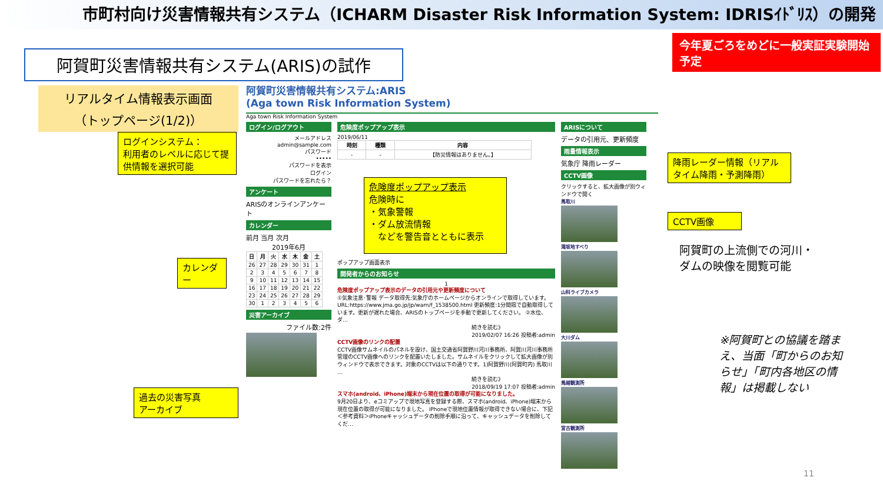市町村向け災害情報共有システム（ICHARM Disaster Risk Information System: IDRISｲﾄﾞﾘｽ）の開発
今年夏ごろをめどに一般実証実験開始予定
阿賀町災害情報共有システム(ARIS)の試作
リアルタイム情報表示画面
（トップページ(1/2)）
ログインシステム：
利用者のレベルに応じて提供情報を選択可能
カレンダー
過去の災害写真
アーカイブ
阿賀町災害情報共有システム:ARIS
(Aga town Risk Information System)
Aga town Risk Information System
ログイン/ログアウト
メールアドレス
admin@sample.com
パスワード
•••••
パスワードを表示
ログイン
パスワードを忘れたら？
アンケート
ARISのオンラインアンケート
カレンダー
前月 当月 次月
2019年6月
| 日 | 月 | 火 | 水 | 木 | 金 | 土 |
| --- | --- | --- | --- | --- | --- | --- |
| 26 | 27 | 28 | 29 | 30 | 31 | 1 |
| 2 | 3 | 4 | 5 | 6 | 7 | 8 |
| 9 | 10 | 11 | 12 | 13 | 14 | 15 |
| 16 | 17 | 18 | 19 | 20 | 21 | 22 |
| 23 | 24 | 25 | 26 | 27 | 28 | 29 |
| 30 | 1 | 2 | 3 | 4 | 5 | 6 |
災害アーカイブ
ファイル数:2件
危険度ポップアップ表示
2019/06/11
| 時刻 | 種類 | 内容 |
| --- | --- | --- |
| - | - | 【防災情報はありません。】 |
危険度ポップアップ表示
危険時に
・気象警報
・ダム放流情報
　などを警告音とともに表示
ポップアップ画面表示
開発者からのお知らせ
1
危険度ポップアップ表示のデータの引用元や更新頻度について
①気象注意･警報 データ取得先:気象庁のホームページからオンラインで取得しています。URL:https://www.jma.go.jp/jp/warn/f_1538500.html 更新頻度:1分間隔で自動取得しています。更新が遅れた場合、ARISのトップページを手動で更新してください。 ②水位、ダ…
続きを読む》
2019/02/07 16:26 投稿者:admin
CCTV画像のリンクの配置
CCTV画像サムネイルのパネルを設け、国土交通省阿賀野川河川事務所、阿賀川河川事務所管理のCCTV画像へのリンクを配置いたしました。サムネイルをクリックして拡大画像が別ウィンドウで表示できます。対象のCCTVは以下の通りです。1)阿賀野川(阿賀町内) 馬取川 …
続きを読む》
2018/09/19 17:07 投稿者:admin
スマホ(android、iPhone)端末から現在位置の取得が可能になりました。
9月20日より、eコミアップで現地写真を登録する際、スマホ(android、iPhone)端末から現在位置の取得が可能になりました。 iPhoneで現地位置情報が取得できない場合に、下記＜参考資料＞iPhoneキャッシュデータの削除手順に沿って、キャッシュデータを削除してくだ…
ARISについて
データの引用元、更新頻度
雨量情報表示
気象庁 降雨レーダー
CCTV画像
クリックすると、拡大画像が別ウィンドウで開く
馬取川
滝坂地すべり
山科ライブカメラ
大川ダム
馬越観測所
宮古観測所
降雨レーダー情報（リアルタイム降雨・予測降雨）
CCTV画像
阿賀町の上流側での河川・ダムの映像を閲覧可能
※阿賀町との協議を踏まえ、当面「町からのお知らせ」「町内各地区の情報」は掲載しない
11